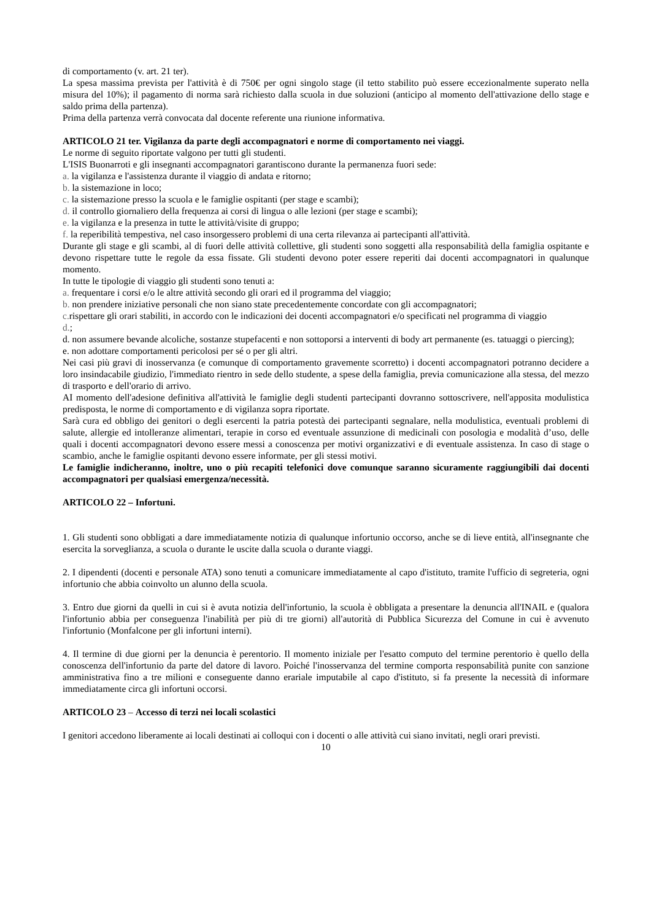di comportamento (v. art. 21 ter).
La spesa massima prevista per l'attività è di 750€ per ogni singolo stage (il tetto stabilito può essere eccezionalmente superato nella misura del 10%); il pagamento di norma sarà richiesto dalla scuola in due soluzioni (anticipo al momento dell'attivazione dello stage e saldo prima della partenza).
Prima della partenza verrà convocata dal docente referente una riunione informativa.
ARTICOLO 21 ter. Vigilanza da parte degli accompagnatori e norme di comportamento nei viaggi.
Le norme di seguito riportate valgono per tutti gli studenti.
L'ISIS Buonarroti e gli insegnanti accompagnatori garantiscono durante la permanenza fuori sede:
a. la vigilanza e l'assistenza durante il viaggio di andata e ritorno;
b. la sistemazione in loco;
c. la sistemazione presso la scuola e le famiglie ospitanti (per stage e scambi);
d. il controllo giornaliero della frequenza ai corsi di lingua o alle lezioni (per stage e scambi);
e. la vigilanza e la presenza in tutte le attività/visite di gruppo;
f. la reperibilità tempestiva, nel caso insorgessero problemi di una certa rilevanza ai partecipanti all'attività.
Durante gli stage e gli scambi, al di fuori delle attività collettive, gli studenti sono soggetti alla responsabilità della famiglia ospitante e devono rispettare tutte le regole da essa fissate. Gli studenti devono poter essere reperiti dai docenti accompagnatori in qualunque momento.
In tutte le tipologie di viaggio gli studenti sono tenuti a:
a. frequentare i corsi e/o le altre attività secondo gli orari ed il programma del viaggio;
b. non prendere iniziative personali che non siano state precedentemente concordate con gli accompagnatori;
c. rispettare gli orari stabiliti, in accordo con le indicazioni dei docenti accompagnatori e/o specificati nel programma di viaggio
d.;
d. non assumere bevande alcoliche, sostanze stupefacenti e non sottoporsi a interventi di body art permanente (es. tatuaggi o piercing);
e. non adottare comportamenti pericolosi per sé o per gli altri.
Nei casi più gravi di inosservanza (e comunque di comportamento gravemente scorretto) i docenti accompagnatori potranno decidere a loro insindacabile giudizio, l'immediato rientro in sede dello studente, a spese della famiglia, previa comunicazione alla stessa, del mezzo di trasporto e dell'orario di arrivo.
AI momento dell'adesione definitiva all'attività le famiglie degli studenti partecipanti dovranno sottoscrivere, nell'apposita modulistica predisposta, le norme di comportamento e di vigilanza sopra riportate.
Sarà cura ed obbligo dei genitori o degli esercenti la patria potestà dei partecipanti segnalare, nella modulistica, eventuali problemi di salute, allergie ed intolleranze alimentari, terapie in corso ed eventuale assunzione di medicinali con posologia e modalità d’uso, delle quali i docenti accompagnatori devono essere messi a conoscenza per motivi organizzativi e di eventuale assistenza. In caso di stage o scambio, anche le famiglie ospitanti devono essere informate, per gli stessi motivi.
Le famiglie indicheranno, inoltre, uno o più recapiti telefonici dove comunque saranno sicuramente raggiungibili dai docenti accompagnatori per qualsiasi emergenza/necessità.
ARTICOLO 22 – Infortuni.
1. Gli studenti sono obbligati a dare immediatamente notizia di qualunque infortunio occorso, anche se di lieve entità, all'insegnante che esercita la sorveglianza, a scuola o durante le uscite dalla scuola o durante viaggi.
2. I dipendenti (docenti e personale ATA) sono tenuti a comunicare immediatamente al capo d'istituto, tramite l'ufficio di segreteria, ogni infortunio che abbia coinvolto un alunno della scuola.
3. Entro due giorni da quelli in cui si è avuta notizia dell'infortunio, la scuola è obbligata a presentare la denuncia all'INAIL e (qualora l'infortunio abbia per conseguenza l'inabilità per più di tre giorni) all'autorità di Pubblica Sicurezza del Comune in cui è avvenuto l'infortunio (Monfalcone per gli infortuni interni).
4. Il termine di due giorni per la denuncia è perentorio. Il momento iniziale per l'esatto computo del termine perentorio è quello della conoscenza dell'infortunio da parte del datore di lavoro. Poiché l'inosservanza del termine comporta responsabilità punite con sanzione amministrativa fino a tre milioni e conseguente danno erariale imputabile al capo d'istituto, si fa presente la necessità di informare immediatamente circa gli infortuni occorsi.
ARTICOLO 23 – Accesso di terzi nei locali scolastici
I genitori accedono liberamente ai locali destinati ai colloqui con i docenti o alle attività cui siano invitati, negli orari previsti.
10